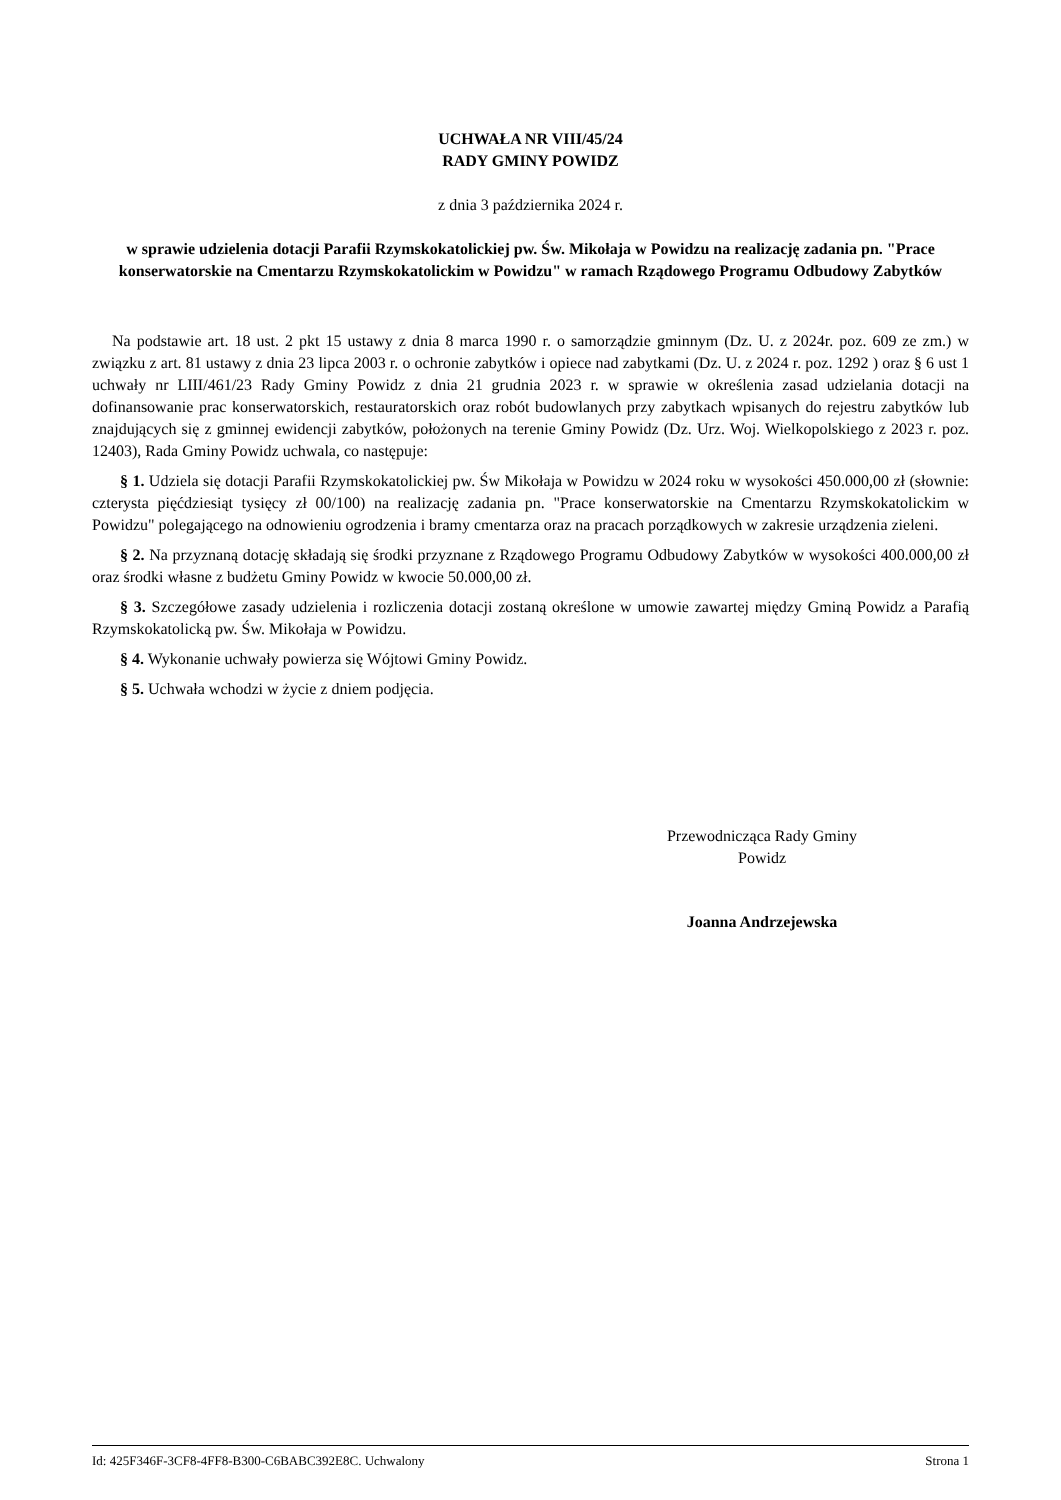UCHWAŁA NR VIII/45/24
RADY GMINY POWIDZ
z dnia 3 października 2024 r.
w sprawie udzielenia dotacji Parafii Rzymskokatolickiej pw. Św. Mikołaja w Powidzu na realizację zadania pn. "Prace konserwatorskie na Cmentarzu Rzymskokatolickim w Powidzu" w ramach Rządowego Programu Odbudowy Zabytków
Na podstawie art. 18 ust. 2 pkt 15 ustawy z dnia 8 marca 1990 r. o samorządzie gminnym (Dz. U. z 2024r. poz. 609 ze zm.) w związku z art. 81 ustawy z dnia 23 lipca 2003 r. o ochronie zabytków i opiece nad zabytkami (Dz. U. z 2024 r. poz. 1292 ) oraz § 6 ust 1 uchwały nr LIII/461/23 Rady Gminy Powidz z dnia 21 grudnia 2023 r. w sprawie w określenia zasad udzielania dotacji na dofinansowanie prac konserwatorskich, restauratorskich oraz robót budowlanych przy zabytkach wpisanych do rejestru zabytków lub znajdujących się z gminnej ewidencji zabytków, położonych na terenie Gminy Powidz (Dz. Urz. Woj. Wielkopolskiego z 2023 r. poz. 12403), Rada Gminy Powidz uchwala, co następuje:
§ 1. Udziela się dotacji Parafii Rzymskokatolickiej pw. Św Mikołaja w Powidzu w 2024 roku w wysokości 450.000,00 zł (słownie: czterysta pięćdziesiąt tysięcy zł 00/100) na realizację zadania pn. "Prace konserwatorskie na Cmentarzu Rzymskokatolickim w Powidzu" polegającego na odnowieniu ogrodzenia i bramy cmentarza oraz na pracach porządkowych w zakresie urządzenia zieleni.
§ 2. Na przyznaną dotację składają się środki przyznane z Rządowego Programu Odbudowy Zabytków w wysokości 400.000,00 zł oraz środki własne z budżetu Gminy Powidz w kwocie 50.000,00 zł.
§ 3. Szczegółowe zasady udzielenia i rozliczenia dotacji zostaną określone w umowie zawartej między Gminą Powidz a Parafią Rzymskokatolicką pw. Św. Mikołaja w Powidzu.
§ 4. Wykonanie uchwały powierza się Wójtowi Gminy Powidz.
§ 5. Uchwała wchodzi w życie z dniem podjęcia.
Przewodnicząca Rady Gminy
Powidz
Joanna Andrzejewska
Id: 425F346F-3CF8-4FF8-B300-C6BABC392E8C. Uchwalony Strona 1